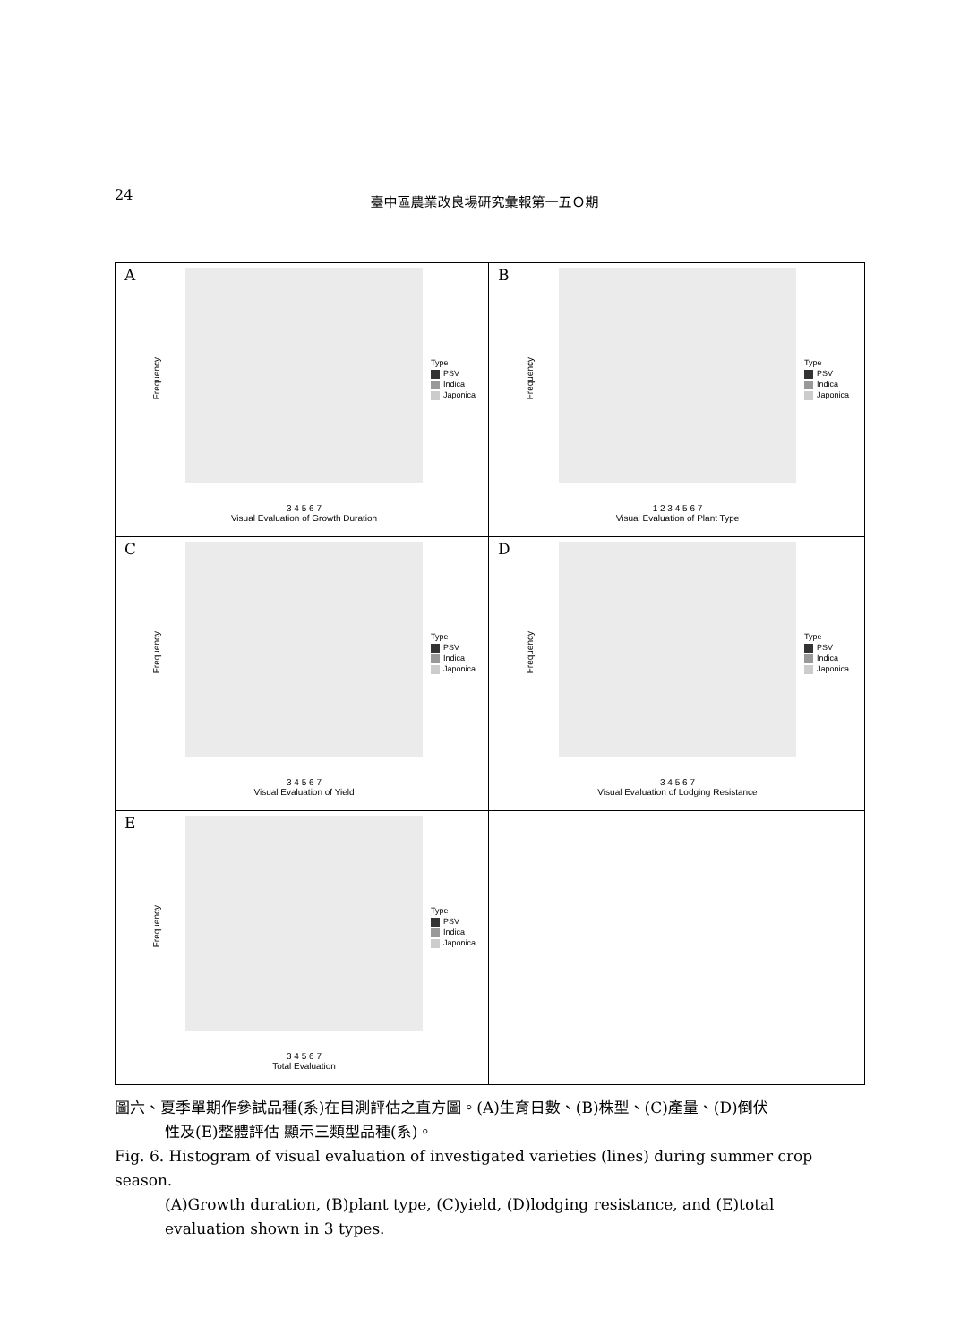24
臺中區農業改良場研究彙報第一五Ｏ期
A
Frequency
3 4 5 6 7
Visual Evaluation of Growth Duration
Type
PSV
Indica
Japonica
B
Frequency
1 2 3 4 5 6 7
Visual Evaluation of Plant Type
Type
PSV
Indica
Japonica
C
Frequency
3 4 5 6 7
Visual Evaluation of Yield
Type
PSV
Indica
Japonica
D
Frequency
3 4 5 6 7
Visual Evaluation of Lodging Resistance
Type
PSV
Indica
Japonica
E
Frequency
3 4 5 6 7
Total Evaluation
Type
PSV
Indica
Japonica
圖六、夏季單期作參試品種(系)在目測評估之直方圖。(A)生育日數、(B)株型、(C)產量、(D)倒伏
性及(E)整體評估 顯示三類型品種(系)。
Fig. 6. Histogram of visual evaluation of investigated varieties (lines) during summer crop season.
(A)Growth duration, (B)plant type, (C)yield, (D)lodging resistance, and (E)total evaluation shown in 3 types.